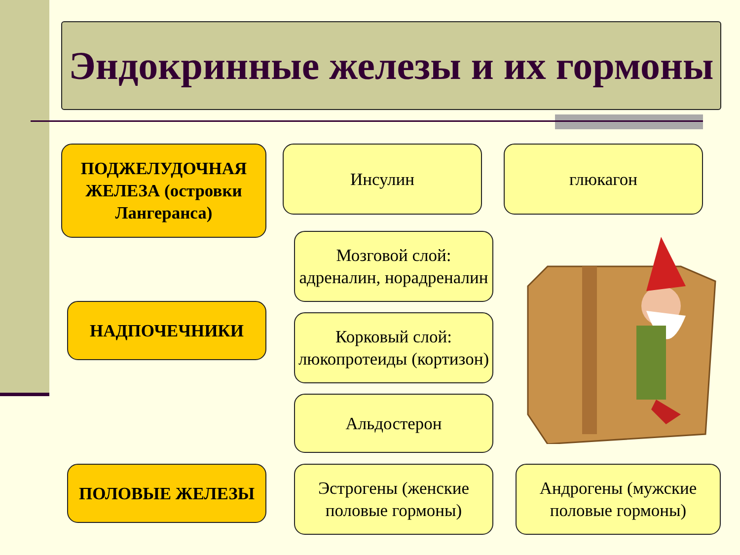Эндокринные железы и их гормоны
ПОДЖЕЛУДОЧНАЯ ЖЕЛЕЗА (островки Лангеранса)
Инсулин глюкагон
Мозговой слой: адреналин, норадреналин
НАДПОЧЕЧНИКИ
Корковый слой: люкопротеиды (кортизон)
Альдостерон
ПОЛОВЫЕ ЖЕЛЕЗЫ
Эстрогены (женские половые гормоны)
Андрогены (мужские половые гормоны)